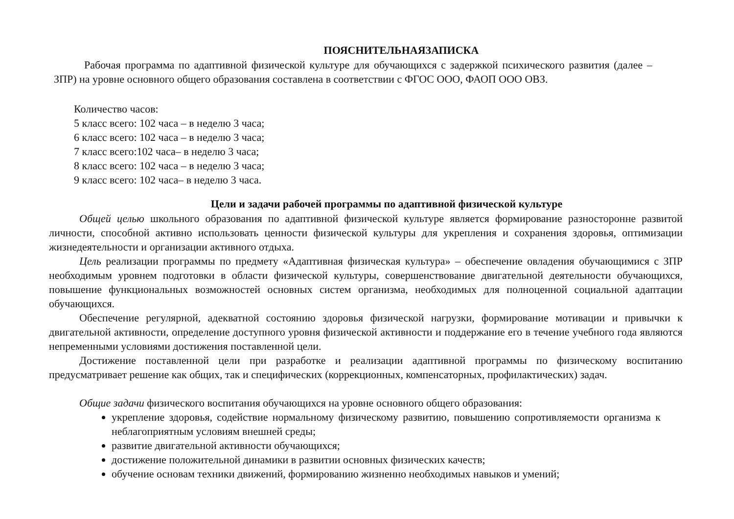ПОЯСНИТЕЛЬНАЯЗАПИСКА
Рабочая программа по адаптивной физической культуре для обучающихся с задержкой психического развития (далее – ЗПР) на уровне основного общего образования составлена в соответствии с ФГОС ООО, ФАОП ООО ОВЗ.
Количество часов:
5 класс всего: 102 часа – в неделю 3 часа;
6 класс всего: 102 часа – в неделю 3 часа;
7 класс всего:102 часа– в неделю 3 часа;
8 класс всего: 102 часа – в неделю 3 часа;
9 класс всего: 102 часа– в неделю 3 часа.
Цели и задачи рабочей программы по адаптивной физической культуре
Общей целью школьного образования по адаптивной физической культуре является формирование разносторонне развитой личности, способной активно использовать ценности физической культуры для укрепления и сохранения здоровья, оптимизации жизнедеятельности и организации активного отдыха.
Цель реализации программы по предмету «Адаптивная физическая культура» – обеспечение овладения обучающимися с ЗПР необходимым уровнем подготовки в области физической культуры, совершенствование двигательной деятельности обучающихся, повышение функциональных возможностей основных систем организма, необходимых для полноценной социальной адаптации обучающихся.
Обеспечение регулярной, адекватной состоянию здоровья физической нагрузки, формирование мотивации и привычки к двигательной активности, определение доступного уровня физической активности и поддержание его в течение учебного года являются непременными условиями достижения поставленной цели.
Достижение поставленной цели при разработке и реализации адаптивной программы по физическому воспитанию предусматривает решение как общих, так и специфических (коррекционных, компенсаторных, профилактических) задач.
Общие задачи физического воспитания обучающихся на уровне основного общего образования:
укрепление здоровья, содействие нормальному физическому развитию, повышению сопротивляемости организма к неблагоприятным условиям внешней среды;
развитие двигательной активности обучающихся;
достижение положительной динамики в развитии основных физических качеств;
обучение основам техники движений, формированию жизненно необходимых навыков и умений;